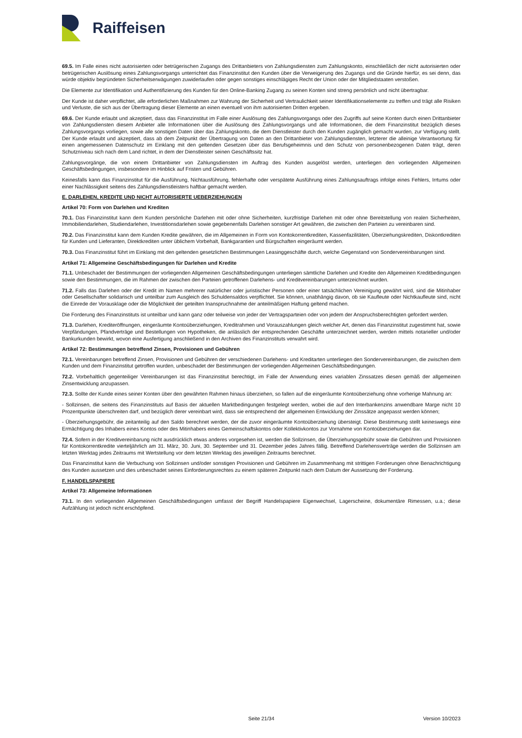Raiffeisen
69.5. Im Falle eines nicht autorisierten oder betrügerischen Zugangs des Drittanbieters von Zahlungsdiensten zum Zahlungskonto, einschließlich der nicht autorisierten oder betrügerischen Auslösung eines Zahlungsvorgangs unterrichtet das Finanzinstitut den Kunden über die Verweigerung des Zugangs und die Gründe hierfür, es sei denn, das würde objektiv begründeten Sicherheitserwägungen zuwiderlaufen oder gegen sonstiges einschlägiges Recht der Union oder der Mitgliedstaaten verstoßen.
Die Elemente zur Identifikation und Authentifizierung des Kunden für den Online-Banking Zugang zu seinen Konten sind streng persönlich und nicht übertragbar.
Der Kunde ist daher verpflichtet, alle erforderlichen Maßnahmen zur Wahrung der Sicherheit und Vertraulichkeit seiner Identifikationselemente zu treffen und trägt alle Risiken und Verluste, die sich aus der Übertragung dieser Elemente an einen eventuell von ihm autorisierten Dritten ergeben.
69.6. Der Kunde erlaubt und akzeptiert, dass das Finanzinstitut im Falle einer Auslösung des Zahlungsvorgangs oder des Zugriffs auf seine Konten durch einen Drittanbieter von Zahlungsdiensten diesem Anbieter alle Informationen über die Auslösung des Zahlungsvorgangs und alle Informationen, die dem Finanzinstitut bezüglich dieses Zahlungsvorgangs vorliegen, sowie alle sonstigen Daten über das Zahlungskonto, die dem Dienstleister durch den Kunden zugänglich gemacht wurden, zur Verfügung stellt. Der Kunde erlaubt und akzeptiert, dass ab dem Zeitpunkt der Übertragung von Daten an den Drittanbieter von Zahlungsdiensten, letzterer die alleinige Verantwortung für einen angemessenen Datenschutz im Einklang mit den geltenden Gesetzen über das Berufsgeheimnis und den Schutz von personenbezogenen Daten trägt, deren Schutzniveau sich nach dem Land richtet, in dem der Dienstleister seinen Geschäftssitz hat.
Zahlungsvorgänge, die von einem Drittanbieter von Zahlungsdiensten im Auftrag des Kunden ausgelöst werden, unterliegen den vorliegenden Allgemeinen Geschäftsbedingungen, insbesondere im Hinblick auf Fristen und Gebühren.
Keinesfalls kann das Finanzinstitut für die Ausführung, Nichtausführung, fehlerhafte oder verspätete Ausführung eines Zahlungsauftrags infolge eines Fehlers, Irrtums oder einer Nachlässigkeit seitens des Zahlungsdienstleisters haftbar gemacht werden.
E. DARLEHEN, KREDITE UND NICHT AUTORISIERTE UEBERZIEHUNGEN
Artikel 70: Form von Darlehen und Krediten
70.1. Das Finanzinstitut kann dem Kunden persönliche Darlehen mit oder ohne Sicherheiten, kurzfristige Darlehen mit oder ohne Bereitstellung von realen Sicherheiten, Immobiliendarlehen, Studiendarlehen, Investitionsdarlehen sowie gegebenenfalls Darlehen sonstiger Art gewähren, die zwischen den Parteien zu vereinbaren sind.
70.2. Das Finanzinstitut kann dem Kunden Kredite gewähren, die im Allgemeinen in Form von Kontokorrentkrediten, Kassenfazilitäten, Überziehungskrediten, Diskontkrediten für Kunden und Lieferanten, Direktkrediten unter üblichem Vorbehalt, Bankgarantien und Bürgschaften eingeräumt werden.
70.3. Das Finanzinstitut führt im Einklang mit den geltenden gesetzlichen Bestimmungen Leasinggeschäfte durch, welche Gegenstand von Sondervereinbarungen sind.
Artikel 71: Allgemeine Geschäftsbedingungen für Darlehen und Kredite
71.1. Unbeschadet der Bestimmungen der vorliegenden Allgemeinen Geschäftsbedingungen unterliegen sämtliche Darlehen und Kredite den Allgemeinen Kreditbedingungen sowie den Bestimmungen, die im Rahmen der zwischen den Parteien getroffenen Darlehens- und Kreditvereinbarungen unterzeichnet wurden.
71.2. Falls das Darlehen oder der Kredit im Namen mehrerer natürlicher oder juristischer Personen oder einer tatsächlichen Vereinigung gewährt wird, sind die Mitinhaber oder Gesellschafter solidarisch und unteilbar zum Ausgleich des Schuldensaldos verpflichtet. Sie können, unabhängig davon, ob sie Kaufleute oder Nichtkaufleute sind, nicht die Einrede der Vorausklage oder die Möglichkeit der geteilten Inanspruchnahme der anteilmäßigen Haftung geltend machen.
Die Forderung des Finanzinstituts ist unteilbar und kann ganz oder teilweise von jeder der Vertragsparteien oder von jedem der Anspruchsberechtigten gefordert werden.
71.3. Darlehen, Krediteröffnungen, eingeräumte Kontoüberziehungen, Kreditrahmen und Vorauszahlungen gleich welcher Art, denen das Finanzinstitut zugestimmt hat, sowie Verpfändungen, Pfandverträge und Bestellungen von Hypotheken, die anlässlich der entsprechenden Geschäfte unterzeichnet werden, werden mittels notarieller und/oder Bankurkunden bewirkt, wovon eine Ausfertigung anschließend in den Archiven des Finanzinstituts verwahrt wird.
Artikel 72: Bestimmungen betreffend Zinsen, Provisionen und Gebühren
72.1. Vereinbarungen betreffend Zinsen, Provisionen und Gebühren der verschiedenen Darlehens- und Kreditarten unterliegen den Sondervereinbarungen, die zwischen dem Kunden und dem Finanzinstitut getroffen wurden, unbeschadet der Bestimmungen der vorliegenden Allgemeinen Geschäftsbedingungen.
72.2. Vorbehaltlich gegenteiliger Vereinbarungen ist das Finanzinstitut berechtigt, im Falle der Anwendung eines variablen Zinssatzes diesen gemäß der allgemeinen Zinsentwicklung anzupassen.
72.3. Sollte der Kunde eines seiner Konten über den gewährten Rahmen hinaus überziehen, so fallen auf die eingeräumte Kontoüberziehung ohne vorherige Mahnung an:
- Sollzinsen, die seitens des Finanzinstituts auf Basis der aktuellen Marktbedingungen festgelegt werden, wobei die auf den Interbankenzins anwendbare Marge nicht 10 Prozentpunkte überschreiten darf, und bezüglich derer vereinbart wird, dass sie entsprechend der allgemeinen Entwicklung der Zinssätze angepasst werden können;
- Überziehungsgebühr, die zeitanteilig auf den Saldo berechnet werden, der die zuvor eingeräumte Kontoüberziehung übersteigt. Diese Bestimmung stellt keineswegs eine Ermächtigung des Inhabers eines Kontos oder des Mitinhabers eines Gemeinschaftskontos oder Kollektivkontos zur Vornahme von Kontoüberziehungen dar.
72.4. Sofern in der Kreditvereinbarung nicht ausdrücklich etwas anderes vorgesehen ist, werden die Sollzinsen, die Überziehungsgebühr sowie die Gebühren und Provisionen für Kontokorrentkredite vierteljährlich am 31. März, 30. Juni, 30. September und 31. Dezember jedes Jahres fällig. Betreffend Darlehensverträge werden die Sollzinsen am letzten Werktag jedes Zeitraums mit Wertstellung vor dem letzten Werktag des jeweiligen Zeitraums berechnet.
Das Finanzinstitut kann die Verbuchung von Sollzinsen und/oder sonstigen Provisionen und Gebühren im Zusammenhang mit strittigen Forderungen ohne Benachrichtigung des Kunden aussetzen und dies unbeschadet seines Einforderungsrechtes zu einem späteren Zeitpunkt nach dem Datum der Aussetzung der Forderung.
F. HANDELSPAPIERE
Artikel 73: Allgemeine Informationen
73.1. In den vorliegenden Allgemeinen Geschäftsbedingungen umfasst der Begriff Handelspapiere Eigenwechsel, Lagerscheine, dokumentäre Rimessen, u.a.; diese Aufzählung ist jedoch nicht erschöpfend.
Seite 21/34 Version 10/2023